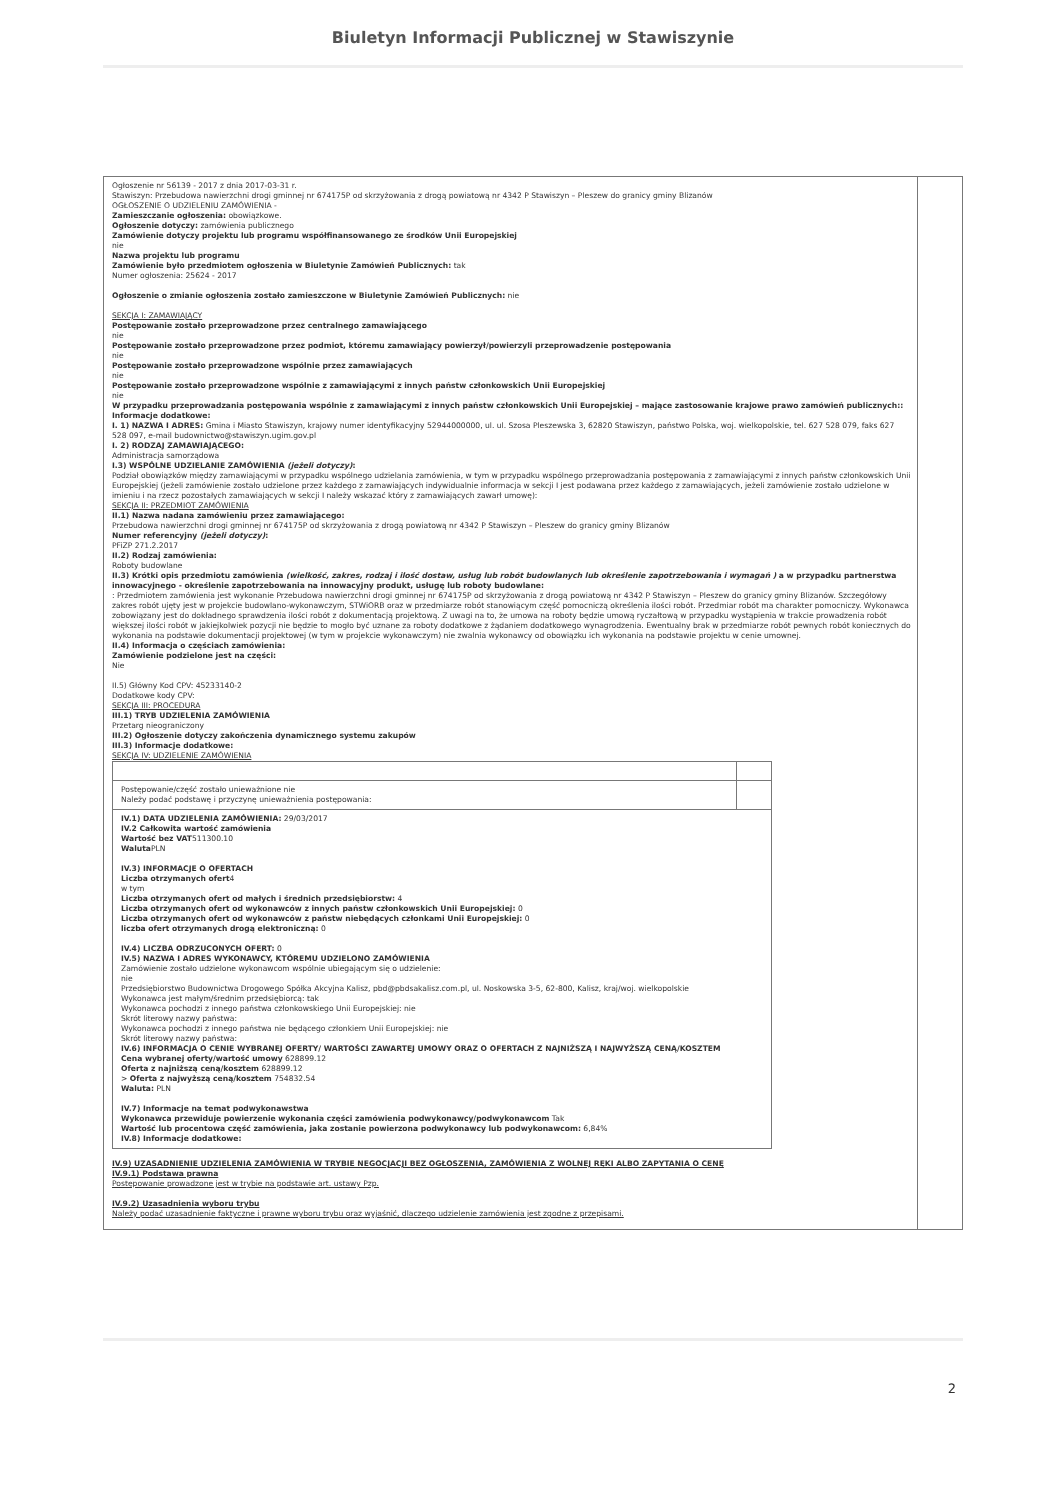Biuletyn Informacji Publicznej w Stawiszynie
| Ogłoszenie nr 56139 - 2017 z dnia 2017-03-31 r. Stawiszyn: Przebudowa nawierzchni drogi gminnej nr 674175P od skrzyżowania z drogą powiatową nr 4342 P Stawiszyn – Pleszew do granicy gminy Blizanów OGŁOSZENIE O UDZIELENIU ZAMÓWIENIA - Zamieszczanie ogłoszenia: obowiązkowe. Ogłoszenie dotyczy: zamówienia publicznego Zamówienie dotyczy projektu lub programu współfinansowanego ze środków Unii Europejskiej nie Nazwa projektu lub programu Zamówienie było przedmiotem ogłoszenia w Biuletynie Zamówień Publicznych: tak Numer ogłoszenia: 25624 - 2017 Ogłoszenie o zmianie ogłoszenia zostało zamieszczone w Biuletynie Zamówień Publicznych: nie SEKCJA I: ZAMAWIAJĄCY Postępowanie zostało przeprowadzone przez centralnego zamawiającego nie Postępowanie zostało przeprowadzone przez podmiot, któremu zamawiający powierzył/powierzyli przeprowadzenie postępowania nie Postępowanie zostało przeprowadzone wspólnie przez zamawiających nie Postępowanie zostało przeprowadzone wspólnie z zamawiającymi z innych państw członkowskich Unii Europejskiej nie W przypadku przeprowadzania postępowania wspólnie z zamawiającymi z innych państw członkowskich Unii Europejskiej – mające zastosowanie krajowe prawo zamówień publicznych:: Informacje dodatkowe: I. 1) NAZWA I ADRES: Gmina i Miasto Stawiszyn, krajowy numer identyfikacyjny 52944000000, ul. ul. Szosa Pleszewska 3, 62820 Stawiszyn, państwo Polska, woj. wielkopolskie, tel. 627 528 079, faks 627 528 097, e-mail budownictwo@stawiszyn.ugim.gov.pl I. 2) RODZAJ ZAMAWIAJĄCEGO: Administracja samorządowa I.3) WSPÓLNE UDZIELANIE ZAMÓWIENIA (jeżeli dotyczy) : Podział obowiązków między zamawiającymi w przypadku wspólnego udzielania zamówienia, w tym w przypadku wspólnego przeprowadzania postępowania z zamawiającymi z innych państw członkowskich Unii Europejskiej (jeżeli zamówienie zostało udzielone przez każdego z zamawiających indywidualnie informacja w sekcji I jest podawana przez każdego z zamawiających, jeżeli zamówienie zostało udzielone w imieniu i na rzecz pozostałych zamawiających w sekcji I należy wskazać który z zamawiających zawarł umowę): SEKCJA II: PRZEDMIOT ZAMÓWIENIA II.1) Nazwa nadana zamówieniu przez zamawiającego: Przebudowa nawierzchni drogi gminnej nr 674175P od skrzyżowania z drogą powiatową nr 4342 P Stawiszyn – Pleszew do granicy gminy Blizanów Numer referencyjny (jeżeli dotyczy) : PFiZP 271.2.2017 II.2) Rodzaj zamówienia: Roboty budowlane II.3) Krótki opis przedmiotu zamówienia (wielkość, zakres, rodzaj i ilość dostaw, usług lub robót budowlanych lub określenie zapotrzebowania i wymagań ) a w przypadku partnerstwa innowacyjnego - określenie zapotrzebowania na innowacyjny produkt, usługę lub roboty budowlane: : Przedmiotem zamówienia jest wykonanie Przebudowa nawierzchni drogi gminnej nr 674175P od skrzyżowania z drogą powiatową nr 4342 P Stawiszyn – Pleszew do granicy gminy Blizanów. Szczegółowy zakres robót ujęty jest w projekcie budowlano-wykonawczym, STWiORB oraz w przedmiarze robót stanowiącym część pomocniczą określenia ilości robót. Przedmiar robót ma charakter pomocniczy. Wykonawca zobowiązany jest do dokładnego sprawdzenia ilości robót z dokumentacją projektową. Z uwagi na to, że umowa na roboty będzie umową ryczałtową w przypadku wystąpienia w trakcie prowadzenia robót większej ilości robót w jakiejkolwiek pozycji nie będzie to mogło być uznane za roboty dodatkowe z żądaniem dodatkowego wynagrodzenia. Ewentualny brak w przedmiarze robót pewnych robót koniecznych do wykonania na podstawie dokumentacji projektowej (w tym w projekcie wykonawczym) nie zwalnia wykonawcy od obowiązku ich wykonania na podstawie projektu w cenie umownej. II.4) Informacja o częściach zamówienia: Zamówienie podzielone jest na części: Nie II.5) Główny Kod CPV: 45233140-2 Dodatkowe kody CPV: SEKCJA III: PROCEDURA III.1) TRYB UDZIELENIA ZAMÓWIENIA Przetarg nieograniczony III.2) Ogłoszenie dotyczy zakończenia dynamicznego systemu zakupów III.3) Informacje dodatkowe: SEKCJA IV: UDZIELENIE ZAMÓWIENIA / Postępowanie/część zostało unieważnione nie Należy podać podstawę i przyczynę unieważnienia postępowania: / / / IV.1) DATA UDZIELENIA ZAMÓWIENIA: 29/03/2017 IV.2 Całkowita wartość zamówienia Wartość bez VAT 511300.10 Waluta PLN IV.3) INFORMACJE O OFERTACH Liczba otrzymanych ofert 4 w tym Liczba otrzymanych ofert od małych i średnich przedsiębiorstw: 4 Liczba otrzymanych ofert od wykonawców z innych państw członkowskich Unii Europejskiej: 0 Liczba otrzymanych ofert od wykonawców z państw niebędących członkami Unii Europejskiej: 0 liczba ofert otrzymanych drogą elektroniczną: 0 IV.4) LICZBA ODRZUCONYCH OFERT: 0 IV.5) NAZWA I ADRES WYKONAWCY, KTÓREMU UDZIELONO ZAMÓWIENIA Zamówienie zostało udzielone wykonawcom wspólnie ubiegającym się o udzielenie: nie Przedsiębiorstwo Budownictwa Drogowego Spółka Akcyjna Kalisz, pbd@pbdsakalisz.com.pl, ul. Noskowska 3-5, 62-800, Kalisz, kraj/woj. wielkopolskie Wykonawca jest małym/średnim przedsiębiorcą: tak Wykonawca pochodzi z innego państwa członkowskiego Unii Europejskiej: nie Skrót literowy nazwy państwa: Wykonawca pochodzi z innego państwa nie będącego członkiem Unii Europejskiej: nie Skrót literowy nazwy państwa: IV.6) INFORMACJA O CENIE WYBRANEJ OFERTY/ WARTOŚCI ZAWARTEJ UMOWY ORAZ O OFERTACH Z NAJNIŻSZĄ I NAJWYŻSZĄ CENĄ/KOSZTEM Cena wybranej oferty/wartość umowy 628899.12 Oferta z najniższą ceną/kosztem 628899.12 > Oferta z najwyższą ceną/kosztem 754832.54 Waluta: PLN IV.7) Informacje na temat podwykonawstwa Wykonawca przewiduje powierzenie wykonania części zamówienia podwykonawcy/podwykonawcom Tak Wartość lub procentowa część zamówienia, jaka zostanie powierzona podwykonawcy lub podwykonawcom: 6,84% IV.8) Informacje dodatkowe: / / IV.9) UZASADNIENIE UDZIELENIA ZAMÓWIENIA W TRYBIE NEGOCJACJI BEZ OGŁOSZENIA, ZAMÓWIENIA Z WOLNEJ RĘKI ALBO ZAPYTANIA O CENĘ IV.9.1) Podstawa prawna Postępowanie prowadzone jest w trybie na podstawie art. ustawy Pzp. IV.9.2) Uzasadnienia wyboru trybu Należy podać uzasadnienie faktyczne i prawne wyboru trybu oraz wyjaśnić, dlaczego udzielenie zamówienia jest zgodne z przepisami. | |
2